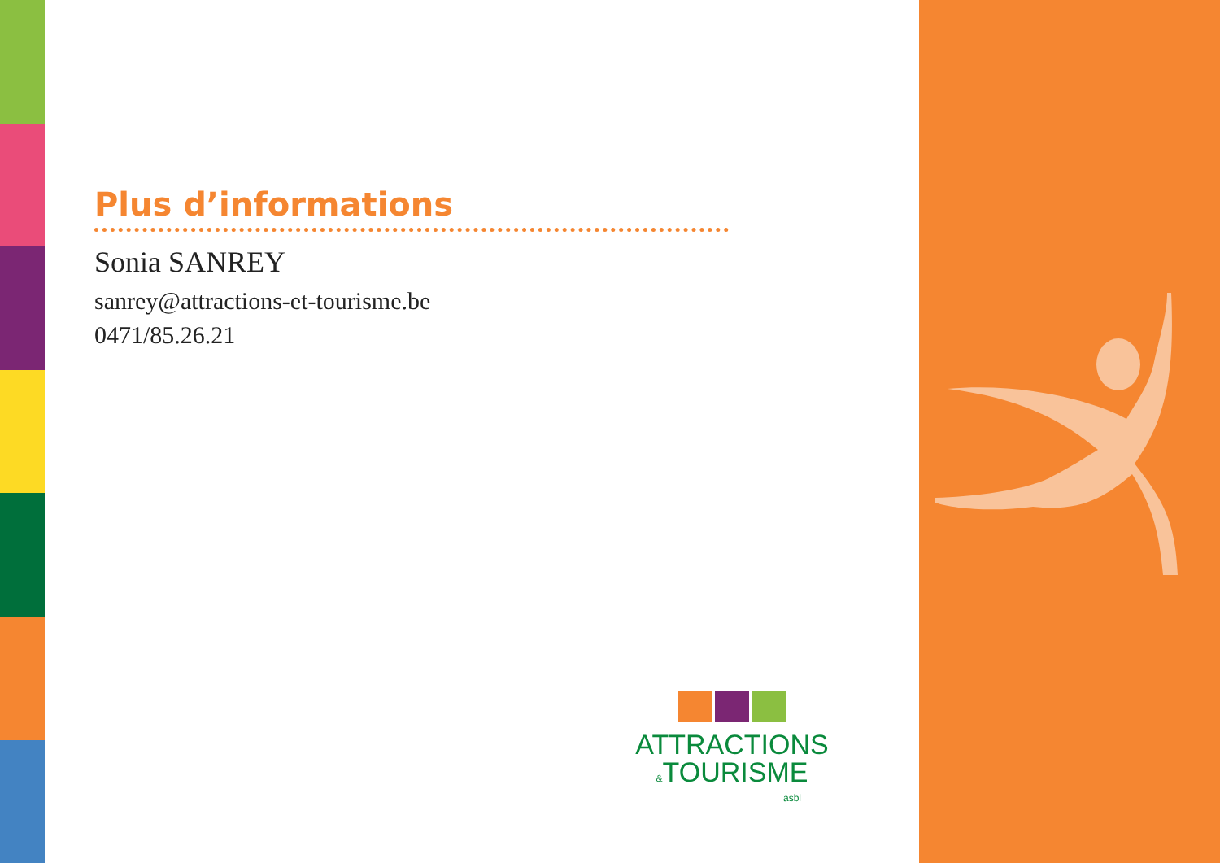Plus d’informations
Sonia SANREY
sanrey@attractions-et-tourisme.be
0471/85.26.21
ATTRACTIONS
&TOURISME
asbl